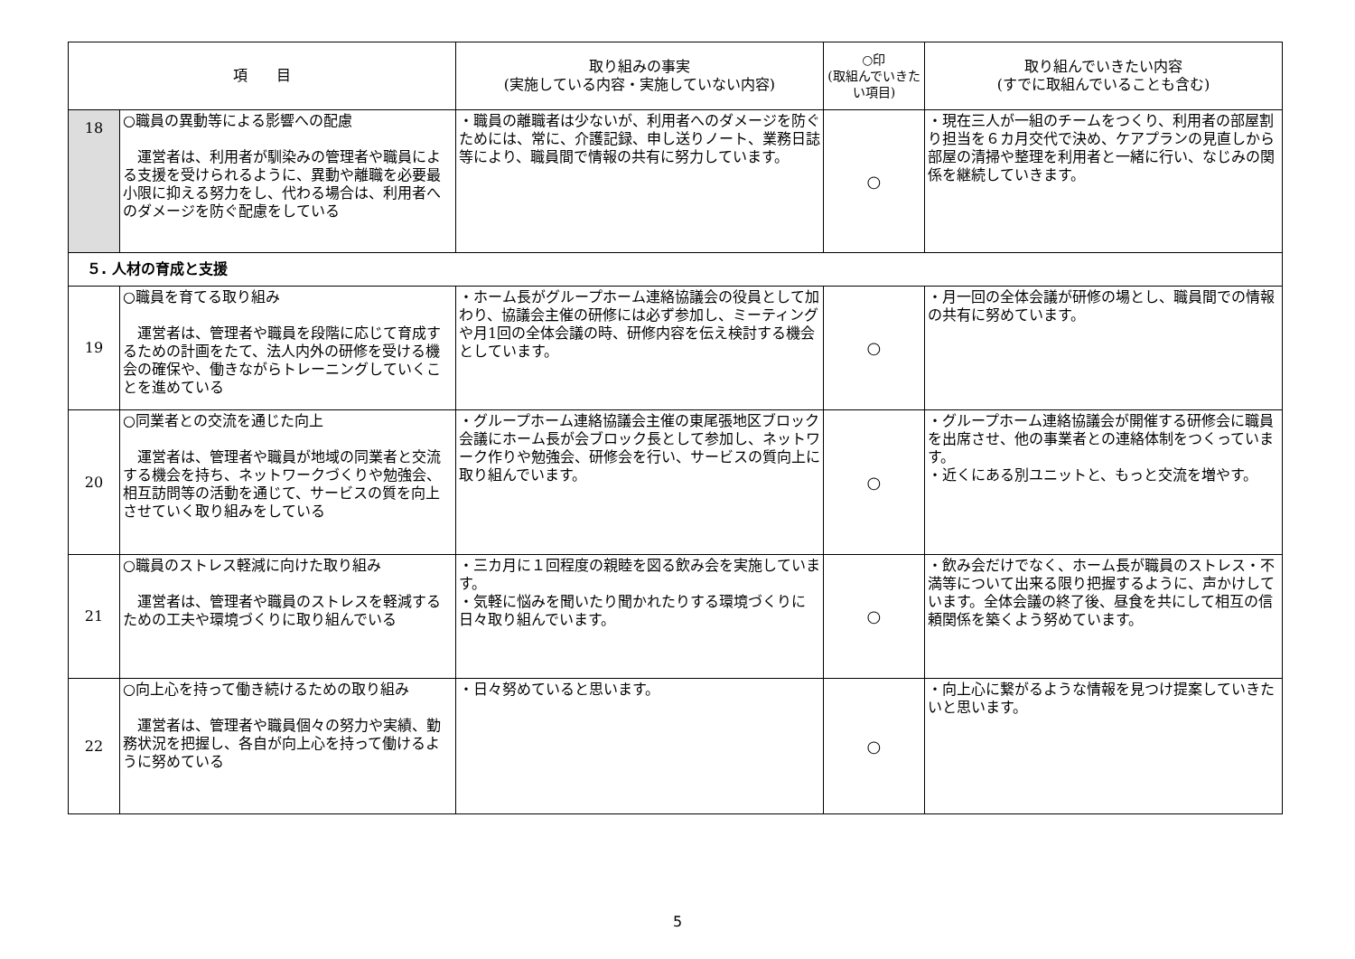| 項 目 | | 取り組みの事実 (実施している内容・実施していない内容) | ○印 (取組んでいきたい項目) | 取り組んでいきたい内容 (すでに取組んでいることも含む) |
| --- | --- | --- | --- | --- |
| 18 | ○職員の異動等による影響への配慮 運営者は、利用者が馴染みの管理者や職員による支援を受けられるように、異動や離職を必要最小限に抑える努力をし、代わる場合は、利用者へのダメージを防ぐ配慮をしている | ・職員の離職者は少ないが、利用者へのダメージを防ぐためには、常に、介護記録、申し送りノート、業務日誌等により、職員間で情報の共有に努力しています。 | ○ | ・現在三人が一組のチームをつくり、利用者の部屋割り担当を６カ月交代で決め、ケアプランの見直しから部屋の清掃や整理を利用者と一緒に行い、なじみの関係を継続していきます。 |
| ５. 人材の育成と支援 | | | | |
| 19 | ○職員を育てる取り組み 運営者は、管理者や職員を段階に応じて育成するための計画をたて、法人内外の研修を受ける機会の確保や、働きながらトレーニングしていくことを進めている | ・ホーム長がグループホーム連絡協議会の役員として加わり、協議会主催の研修には必ず参加し、ミーティングや月1回の全体会議の時、研修内容を伝え検討する機会としています。 | ○ | ・月一回の全体会議が研修の場とし、職員間での情報の共有に努めています。 |
| 20 | ○同業者との交流を通じた向上 運営者は、管理者や職員が地域の同業者と交流する機会を持ち、ネットワークづくりや勉強会、相互訪問等の活動を通じて、サービスの質を向上させていく取り組みをしている | ・グループホーム連絡協議会主催の東尾張地区ブロック会議にホーム長が会ブロック長として参加し、ネットワーク作りや勉強会、研修会を行い、サービスの質向上に取り組んでいます。 | ○ | ・グループホーム連絡協議会が開催する研修会に職員を出席させ、他の事業者との連絡体制をつくっています。 ・近くにある別ユニットと、もっと交流を増やす。 |
| 21 | ○職員のストレス軽減に向けた取り組み 運営者は、管理者や職員のストレスを軽減するための工夫や環境づくりに取り組んでいる | ・三カ月に１回程度の親睦を図る飲み会を実施しています。 ・気軽に悩みを聞いたり聞かれたりする環境づくりに日々取り組んでいます。 | ○ | ・飲み会だけでなく、ホーム長が職員のストレス・不満等について出来る限り把握するように、声かけしています。全体会議の終了後、昼食を共にして相互の信頼関係を築くよう努めています。 |
| 22 | ○向上心を持って働き続けるための取り組み 運営者は、管理者や職員個々の努力や実績、勤務状況を把握し、各自が向上心を持って働けるように努めている | ・日々努めていると思います。 | ○ | ・向上心に繋がるような情報を見つけ提案していきたいと思います。 |
5